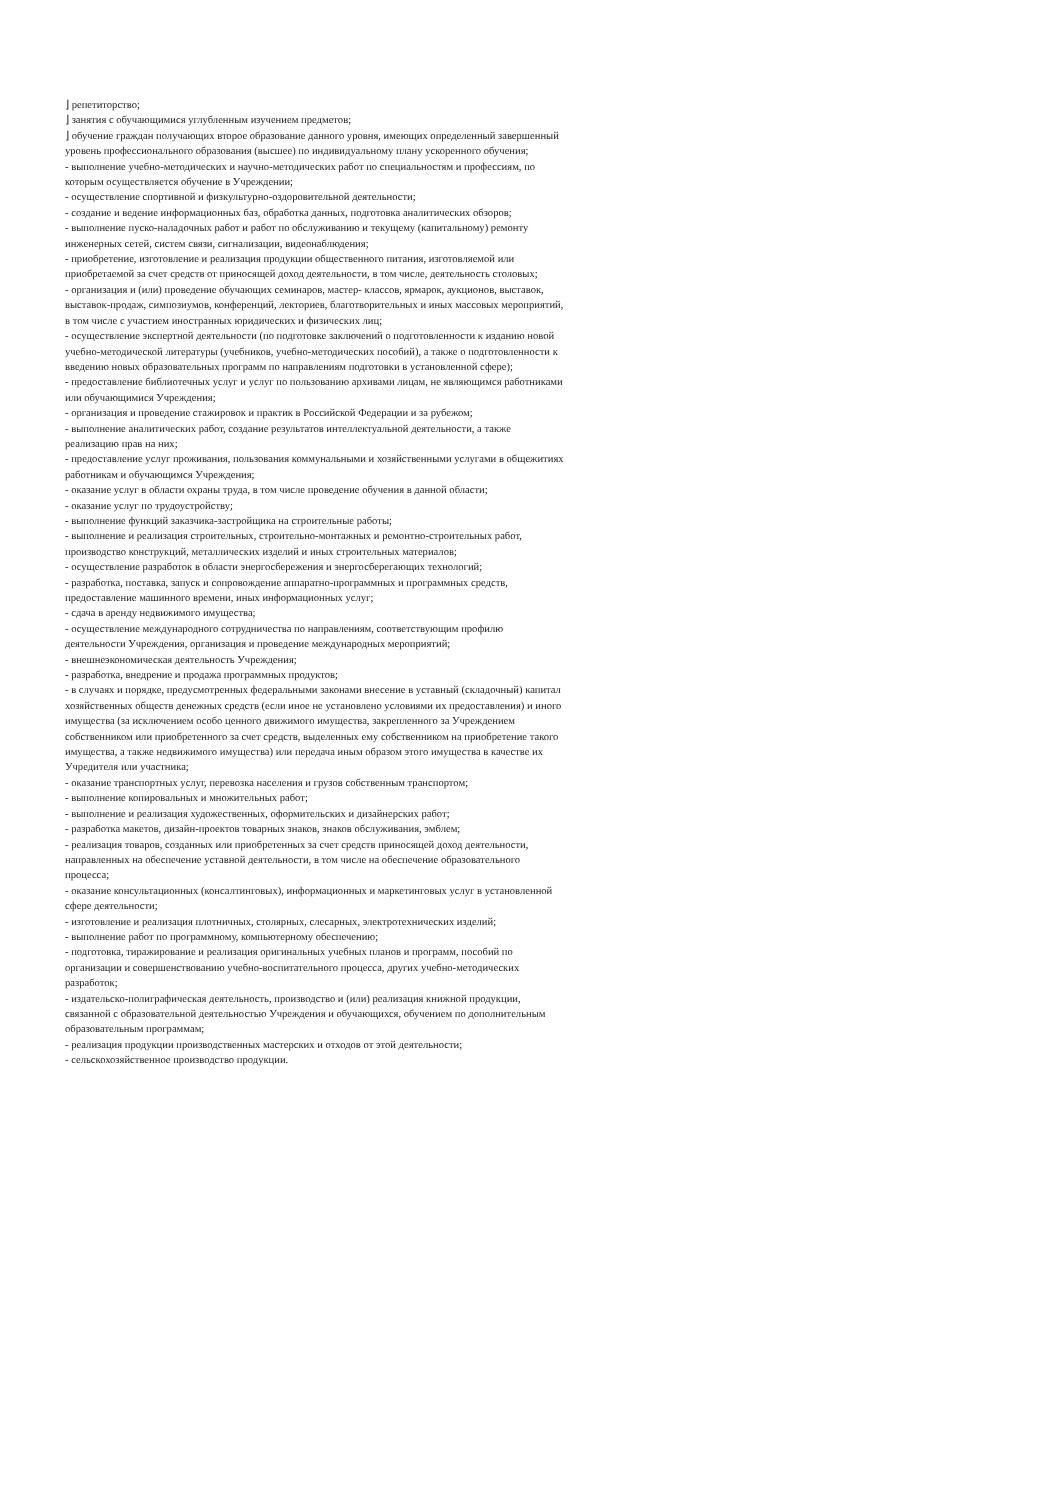⌋ репетиторство;
⌋ занятия с обучающимися углубленным изучением предметов;
⌋ обучение граждан получающих второе образование данного уровня, имеющих определенный завершенный уровень профессионального образования (высшее) по индивидуальному плану ускоренного обучения;
- выполнение учебно-методических и научно-методических работ по специальностям и профессиям, по которым осуществляется обучение в Учреждении;
- осуществление спортивной и физкультурно-оздоровительной деятельности;
- создание и ведение информационных баз, обработка данных, подготовка аналитических обзоров;
- выполнение пуско-наладочных работ и работ по обслуживанию и текущему (капитальному) ремонту инженерных сетей, систем связи, сигнализации, видеонаблюдения;
- приобретение, изготовление и реализация продукции общественного питания, изготовляемой или приобретаемой за счет средств от приносящей доход деятельности, в том числе, деятельность столовых;
- организация и (или) проведение обучающих семинаров, мастер- классов, ярмарок, аукционов, выставок, выставок-продаж, симпозиумов, конференций, лекториев, благотворительных и иных массовых мероприятий, в том числе с участием иностранных юридических и физических лиц;
- осуществление экспертной деятельности (по подготовке заключений о подготовленности к изданию новой учебно-методической литературы (учебников, учебно-методических пособий), а также о подготовленности к введению новых образовательных программ по направлениям подготовки в установленной сфере);
- предоставление библиотечных услуг и услуг по пользованию архивами лицам, не являющимся работниками или обучающимися Учреждения;
- организация и проведение стажировок и практик в Российской Федерации и за рубежом;
- выполнение аналитических работ, создание результатов интеллектуальной деятельности, а также реализацию прав на них;
- предоставление услуг проживания, пользования коммунальными и хозяйственными услугами в общежитиях работникам и обучающимся Учреждения;
- оказание услуг в области охраны труда, в том числе проведение обучения в данной области;
- оказание услуг по трудоустройству;
- выполнение функций заказчика-застройщика на строительные работы;
- выполнение и реализация строительных, строительно-монтажных и ремонтно-строительных работ, производство конструкций, металлических изделий и иных строительных материалов;
- осуществление разработок в области энергосбережения и энергосберегающих технологий;
- разработка, поставка, запуск и сопровождение аппаратно-программных и программных средств, предоставление машинного времени, иных информационных услуг;
- сдача в аренду недвижимого имущества;
- осуществление международного сотрудничества по направлениям, соответствующим профилю деятельности Учреждения, организация и проведение международных мероприятий;
- внешнеэкономическая деятельность Учреждения;
- разработка, внедрение и продажа программных продуктов;
- в случаях и порядке, предусмотренных федеральными законами внесение в уставный (складочный) капитал хозяйственных обществ денежных средств (если иное не установлено условиями их предоставления) и иного имущества (за исключением особо ценного движимого имущества, закрепленного за Учреждением собственником или приобретенного за счет средств, выделенных ему собственником на приобретение такого имущества, а также недвижимого имущества) или передача иным образом этого имущества в качестве их Учредителя или участника;
- оказание транспортных услуг, перевозка населения и грузов собственным транспортом;
- выполнение копировальных и множительных работ;
- выполнение и реализация художественных, оформительских и дизайнерских работ;
- разработка макетов, дизайн-проектов товарных знаков, знаков обслуживания, эмблем;
- реализация товаров, созданных или приобретенных за счет средств приносящей доход деятельности, направленных на обеспечение уставной деятельности, в том числе на обеспечение образовательного процесса;
- оказание консультационных (консалтинговых), информационных и маркетинговых услуг в установленной сфере деятельности;
- изготовление и реализация плотничных, столярных, слесарных, электротехнических изделий;
- выполнение работ по программному, компьютерному обеспечению;
- подготовка, тиражирование и реализация оригинальных учебных планов и программ, пособий по организации и совершенствованию учебно-воспитательного процесса, других учебно-методических разработок;
- издательско-полиграфическая деятельность, производство и (или) реализация книжной продукции, связанной с образовательной деятельностью Учреждения и обучающихся, обучением по дополнительным образовательным программам;
- реализация продукции производственных мастерских и отходов от этой деятельности;
- сельскохозяйственное производство продукции.